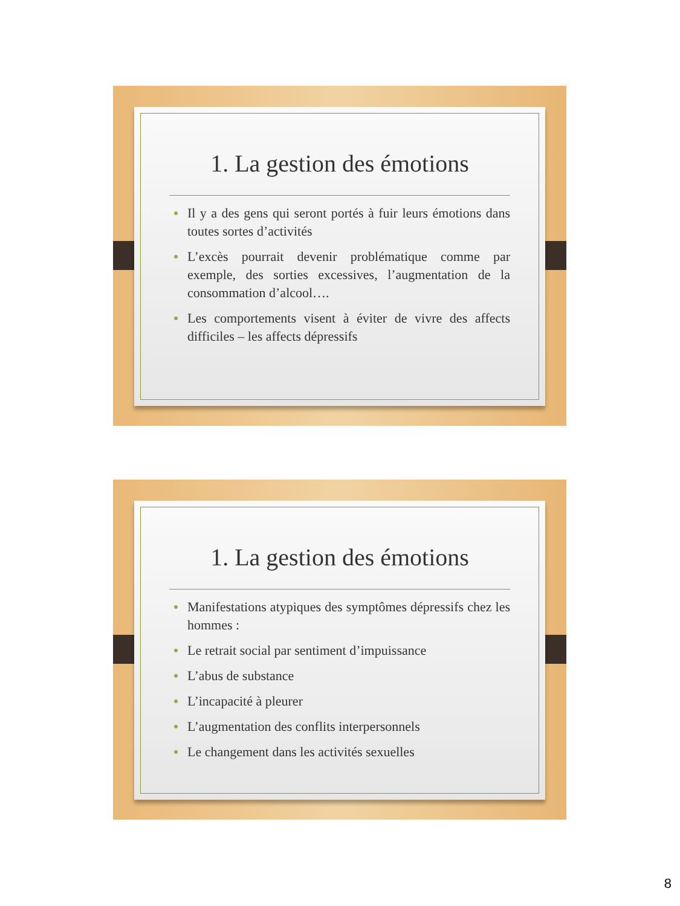1. La gestion des émotions
Il y a des gens qui seront portés à fuir leurs émotions dans toutes sortes d’activités
L’excès pourrait devenir problématique comme par exemple, des sorties excessives, l’augmentation de la consommation d’alcool….
Les comportements visent à éviter de vivre des affects difficiles – les affects dépressifs
1. La gestion des émotions
Manifestations atypiques des symptômes dépressifs chez les hommes :
Le retrait social par sentiment d’impuissance
L’abus de substance
L’incapacité à pleurer
L’augmentation des conflits interpersonnels
Le changement dans les activités sexuelles
8